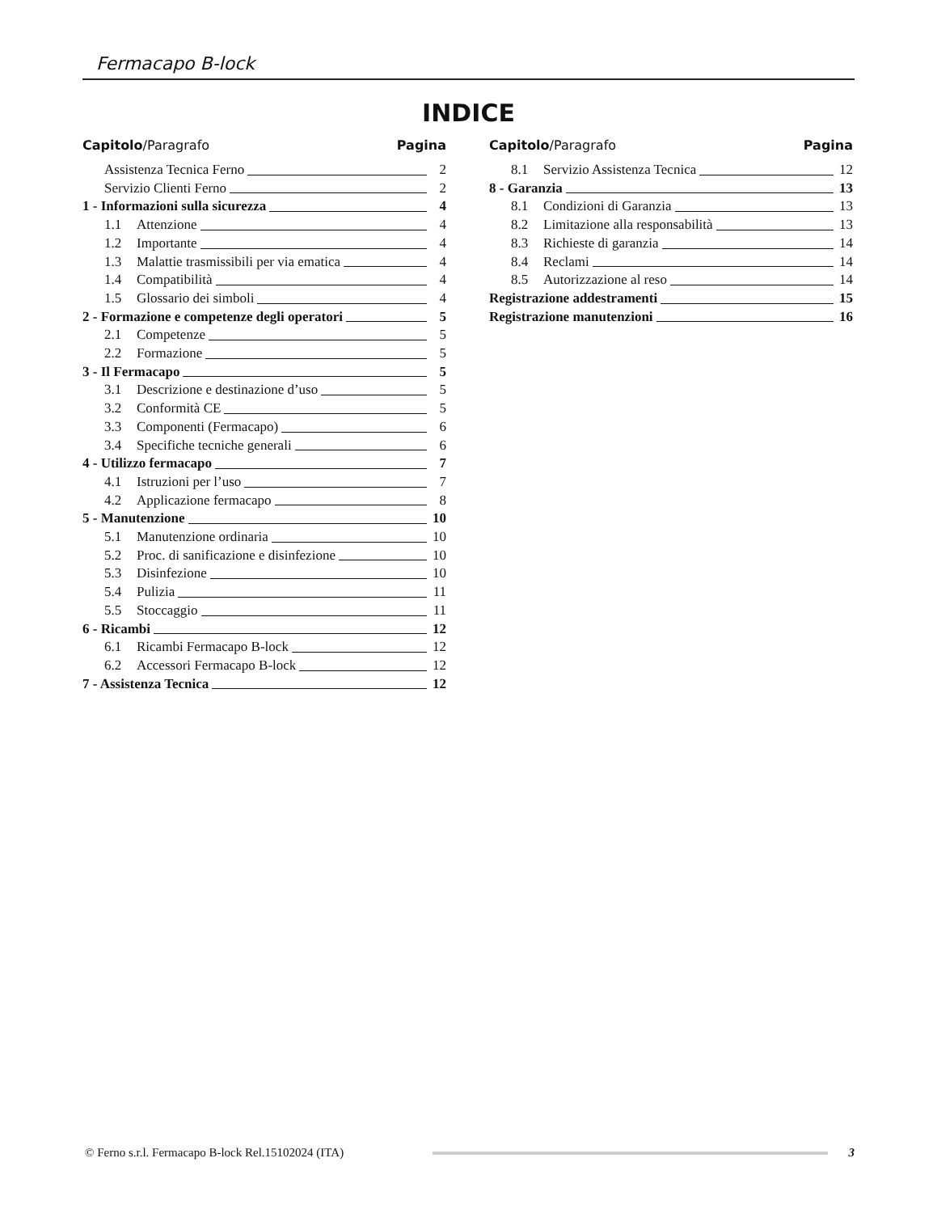Fermacapo B-lock
INDICE
Capitolo/Paragrafo Pagina
Assistenza Tecnica Ferno 2
Servizio Clienti Ferno 2
1 - Informazioni sulla sicurezza 4
1.1 Attenzione 4
1.2 Importante 4
1.3 Malattie trasmissibili per via ematica 4
1.4 Compatibilità 4
1.5 Glossario dei simboli 4
2 - Formazione e competenze degli operatori 5
2.1 Competenze 5
2.2 Formazione 5
3 - Il Fermacapo 5
3.1 Descrizione e destinazione d’uso 5
3.2 Conformità CE 5
3.3 Componenti (Fermacapo) 6
3.4 Specifiche tecniche generali 6
4 - Utilizzo fermacapo 7
4.1 Istruzioni per l’uso 7
4.2 Applicazione fermacapo 8
5 - Manutenzione 10
5.1 Manutenzione ordinaria 10
5.2 Proc. di sanificazione e disinfezione 10
5.3 Disinfezione 10
5.4 Pulizia 11
5.5 Stoccaggio 11
6 - Ricambi 12
6.1 Ricambi Fermacapo B-lock 12
6.2 Accessori Fermacapo B-lock 12
7 - Assistenza Tecnica 12
Capitolo/Paragrafo Pagina
8.1 Servizio Assistenza Tecnica 12
8 - Garanzia 13
8.1 Condizioni di Garanzia 13
8.2 Limitazione alla responsabilità 13
8.3 Richieste di garanzia 14
8.4 Reclami 14
8.5 Autorizzazione al reso 14
Registrazione addestramenti 15
Registrazione manutenzioni 16
© Ferno s.r.l. Fermacapo B-lock Rel.15102024 (ITA) 3